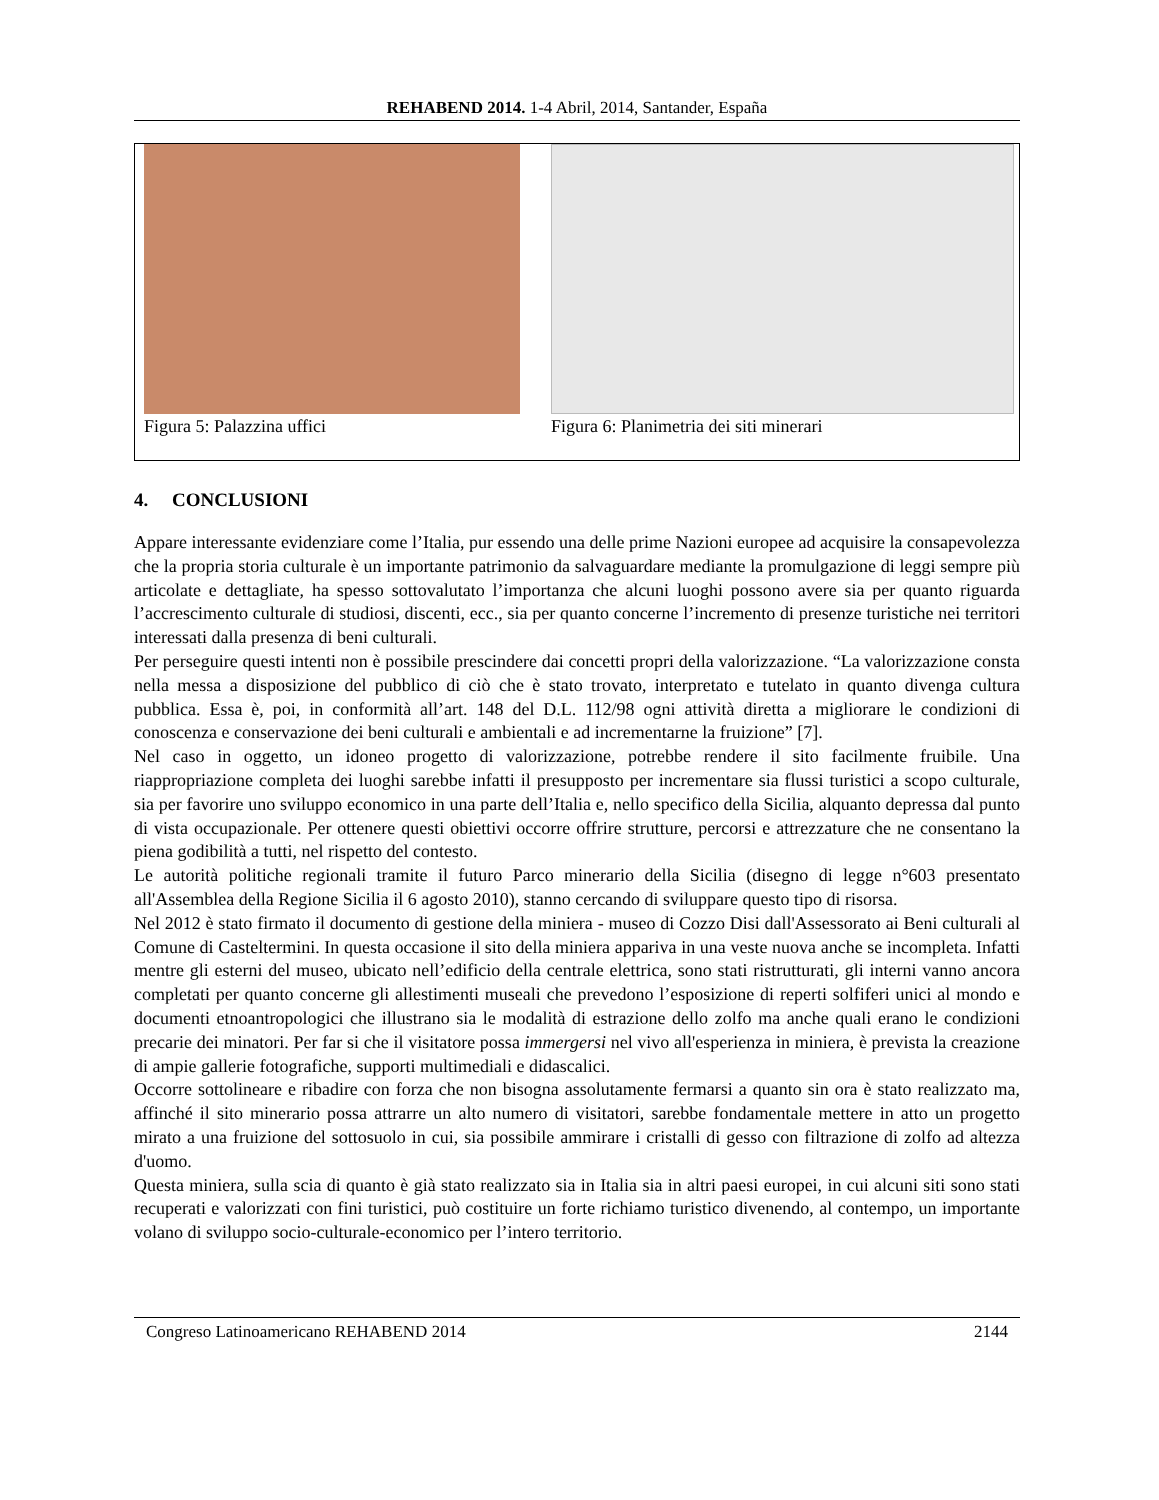REHABEND 2014. 1-4 Abril, 2014, Santander, España
Figura 5: Palazzina uffici Figura 6: Planimetria dei siti minerari
4. CONCLUSIONI
Appare interessante evidenziare come l’Italia, pur essendo una delle prime Nazioni europee ad acquisire la consapevolezza che la propria storia culturale è un importante patrimonio da salvaguardare mediante la promulgazione di leggi sempre più articolate e dettagliate, ha spesso sottovalutato l’importanza che alcuni luoghi possono avere sia per quanto riguarda l’accrescimento culturale di studiosi, discenti, ecc., sia per quanto concerne l’incremento di presenze turistiche nei territori interessati dalla presenza di beni culturali.
Per perseguire questi intenti non è possibile prescindere dai concetti propri della valorizzazione. “La valorizzazione consta nella messa a disposizione del pubblico di ciò che è stato trovato, interpretato e tutelato in quanto divenga cultura pubblica. Essa è, poi, in conformità all’art. 148 del D.L. 112/98 ogni attività diretta a migliorare le condizioni di conoscenza e conservazione dei beni culturali e ambientali e ad incrementarne la fruizione” [7].
Nel caso in oggetto, un idoneo progetto di valorizzazione, potrebbe rendere il sito facilmente fruibile. Una riappropriazione completa dei luoghi sarebbe infatti il presupposto per incrementare sia flussi turistici a scopo culturale, sia per favorire uno sviluppo economico in una parte dell’Italia e, nello specifico della Sicilia, alquanto depressa dal punto di vista occupazionale. Per ottenere questi obiettivi occorre offrire strutture, percorsi e attrezzature che ne consentano la piena godibilità a tutti, nel rispetto del contesto.
Le autorità politiche regionali tramite il futuro Parco minerario della Sicilia (disegno di legge n°603 presentato all'Assemblea della Regione Sicilia il 6 agosto 2010), stanno cercando di sviluppare questo tipo di risorsa.
Nel 2012 è stato firmato il documento di gestione della miniera - museo di Cozzo Disi dall'Assessorato ai Beni culturali al Comune di Casteltermini. In questa occasione il sito della miniera appariva in una veste nuova anche se incompleta. Infatti mentre gli esterni del museo, ubicato nell’edificio della centrale elettrica, sono stati ristrutturati, gli interni vanno ancora completati per quanto concerne gli allestimenti museali che prevedono l’esposizione di reperti solfiferi unici al mondo e documenti etnoantropologici che illustrano sia le modalità di estrazione dello zolfo ma anche quali erano le condizioni precarie dei minatori. Per far si che il visitatore possa immergersi nel vivo all'esperienza in miniera, è prevista la creazione di ampie gallerie fotografiche, supporti multimediali e didascalici.
Occorre sottolineare e ribadire con forza che non bisogna assolutamente fermarsi a quanto sin ora è stato realizzato ma, affinché il sito minerario possa attrarre un alto numero di visitatori, sarebbe fondamentale mettere in atto un progetto mirato a una fruizione del sottosuolo in cui, sia possibile ammirare i cristalli di gesso con filtrazione di zolfo ad altezza d'uomo.
Questa miniera, sulla scia di quanto è già stato realizzato sia in Italia sia in altri paesi europei, in cui alcuni siti sono stati recuperati e valorizzati con fini turistici, può costituire un forte richiamo turistico divenendo, al contempo, un importante volano di sviluppo socio-culturale-economico per l’intero territorio.
Congreso Latinoamericano REHABEND 2014 2144